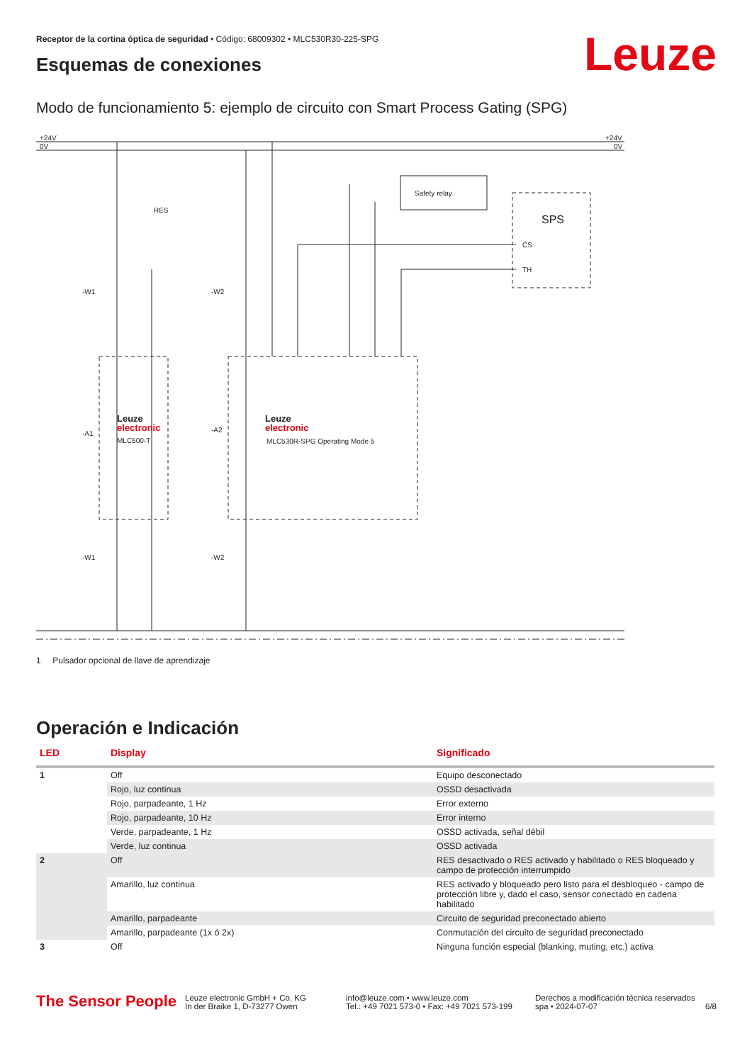Receptor de la cortina óptica de seguridad • Código: 68009302 • MLC530R30-225-SPG
Esquemas de conexiones Leuze
Modo de funcionamiento 5: ejemplo de circuito con Smart Process Gating (SPG)
+24V
0V
+24V
0V
Safety relay
SPS
CS
TH
RES
-W1
-W2
-W1
-W2
-A1
-A2
Leuze
electronic
MLC500-T
Leuze
electronic
MLC530R-SPG Operating Mode 5
1 Pulsador opcional de llave de aprendizaje
Operación e Indicación
| LED | Display | Significado |
| --- | --- | --- |
| 1 | Off | Equipo desconectado |
| | Rojo, luz continua | OSSD desactivada |
| | Rojo, parpadeante, 1 Hz | Error externo |
| | Rojo, parpadeante, 10 Hz | Error interno |
| | Verde, parpadeante, 1 Hz | OSSD activada, señal débil |
| | Verde, luz continua | OSSD activada |
| 2 | Off | RES desactivado o RES activado y habilitado o RES bloqueado y campo de protección interrumpido |
| | Amarillo, luz continua | RES activado y bloqueado pero listo para el desbloqueo - campo de protección libre y, dado el caso, sensor conectado en cadena habilitado |
| | Amarillo, parpadeante | Circuito de seguridad preconectado abierto |
| | Amarillo, parpadeante (1x ó 2x) | Conmutación del circuito de seguridad preconectado |
| 3 | Off | Ninguna función especial (blanking, muting, etc.) activa |
The Sensor People
Leuze electronic GmbH + Co. KG
In der Braike 1, D-73277 Owen
info@leuze.com • www.leuze.com
Tel.: +49 7021 573-0 • Fax: +49 7021 573-199
Derechos a modificación técnica reservados
spa • 2024-07-07
6/8